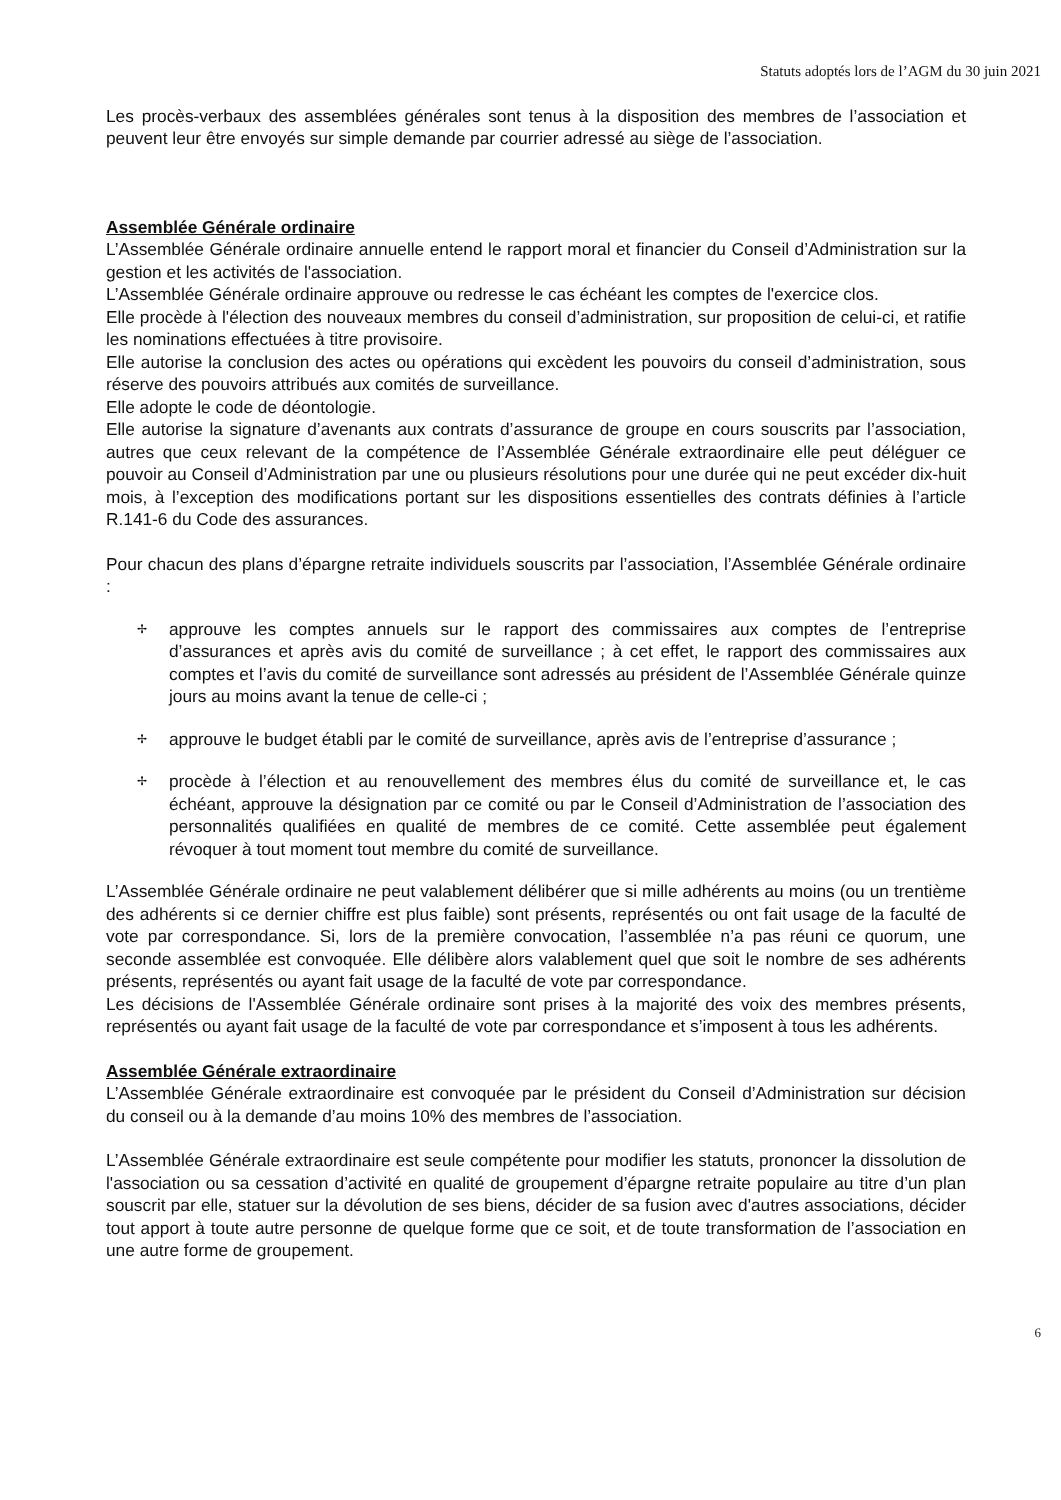Statuts adoptés lors de l’AGM du 30 juin 2021
Les procès-verbaux des assemblées générales sont tenus à la disposition des membres de l’association et peuvent leur être envoyés sur simple demande par courrier adressé au siège de l’association.
Assemblée Générale ordinaire
L’Assemblée Générale ordinaire annuelle entend le rapport moral et financier du Conseil d’Administration sur la gestion et les activités de l'association.
L’Assemblée Générale ordinaire approuve ou redresse le cas échéant les comptes de l'exercice clos.
Elle procède à l'élection des nouveaux membres du conseil d’administration, sur proposition de celui-ci, et ratifie les nominations effectuées à titre provisoire.
Elle autorise la conclusion des actes ou opérations qui excèdent les pouvoirs du conseil d’administration, sous réserve des pouvoirs attribués aux comités de surveillance.
Elle adopte le code de déontologie.
Elle autorise la signature d’avenants aux contrats d’assurance de groupe en cours souscrits par l’association, autres que ceux relevant de la compétence de l’Assemblée Générale extraordinaire elle peut déléguer ce pouvoir au Conseil d’Administration par une ou plusieurs résolutions pour une durée qui ne peut excéder dix-huit mois, à l’exception des modifications portant sur les dispositions essentielles des contrats définies à l’article R.141-6 du Code des assurances.
Pour chacun des plans d’épargne retraite individuels souscrits par l’association, l’Assemblée Générale ordinaire :
✢ approuve les comptes annuels sur le rapport des commissaires aux comptes de l’entreprise d’assurances et après avis du comité de surveillance ; à cet effet, le rapport des commissaires aux comptes et l’avis du comité de surveillance sont adressés au président de l’Assemblée Générale quinze jours au moins avant la tenue de celle-ci ;
✢ approuve le budget établi par le comité de surveillance, après avis de l’entreprise d’assurance ;
✢ procède à l’élection et au renouvellement des membres élus du comité de surveillance et, le cas échéant, approuve la désignation par ce comité ou par le Conseil d’Administration de l’association des personnalités qualifiées en qualité de membres de ce comité. Cette assemblée peut également révoquer à tout moment tout membre du comité de surveillance.
L’Assemblée Générale ordinaire ne peut valablement délibérer que si mille adhérents au moins (ou un trentième des adhérents si ce dernier chiffre est plus faible) sont présents, représentés ou ont fait usage de la faculté de vote par correspondance. Si, lors de la première convocation, l’assemblée n’a pas réuni ce quorum, une seconde assemblée est convoquée. Elle délibère alors valablement quel que soit le nombre de ses adhérents présents, représentés ou ayant fait usage de la faculté de vote par correspondance.
Les décisions de l'Assemblée Générale ordinaire sont prises à la majorité des voix des membres présents, représentés ou ayant fait usage de la faculté de vote par correspondance et s’imposent à tous les adhérents.
Assemblée Générale extraordinaire
L’Assemblée Générale extraordinaire est convoquée par le président du Conseil d’Administration sur décision du conseil ou à la demande d’au moins 10% des membres de l’association.
L’Assemblée Générale extraordinaire est seule compétente pour modifier les statuts, prononcer la dissolution de l'association ou sa cessation d’activité en qualité de groupement d’épargne retraite populaire au titre d’un plan souscrit par elle, statuer sur la dévolution de ses biens, décider de sa fusion avec d'autres associations, décider tout apport à toute autre personne de quelque forme que ce soit, et de toute transformation de l’association en une autre forme de groupement.
6